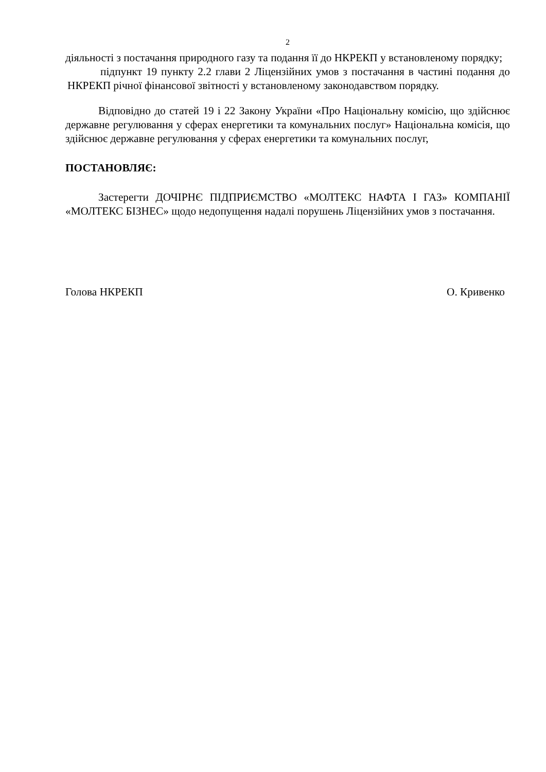2
діяльності з постачання природного газу та подання її до НКРЕКП у встановленому порядку;
підпункт 19 пункту 2.2 глави 2 Ліцензійних умов з постачання в частині подання до НКРЕКП річної фінансової звітності у встановленому законодавством порядку.
Відповідно до статей 19 і 22 Закону України «Про Національну комісію, що здійснює державне регулювання у сферах енергетики та комунальних послуг» Національна комісія, що здійснює державне регулювання у сферах енергетики та комунальних послуг,
ПОСТАНОВЛЯЄ:
Застерегти ДОЧІРНЄ ПІДПРИЄМСТВО «МОЛТЕКС НАФТА І ГАЗ» КОМПАНІЇ «МОЛТЕКС БІЗНЕС» щодо недопущення надалі порушень Ліцензійних умов з постачання.
Голова НКРЕКП О. Кривенко